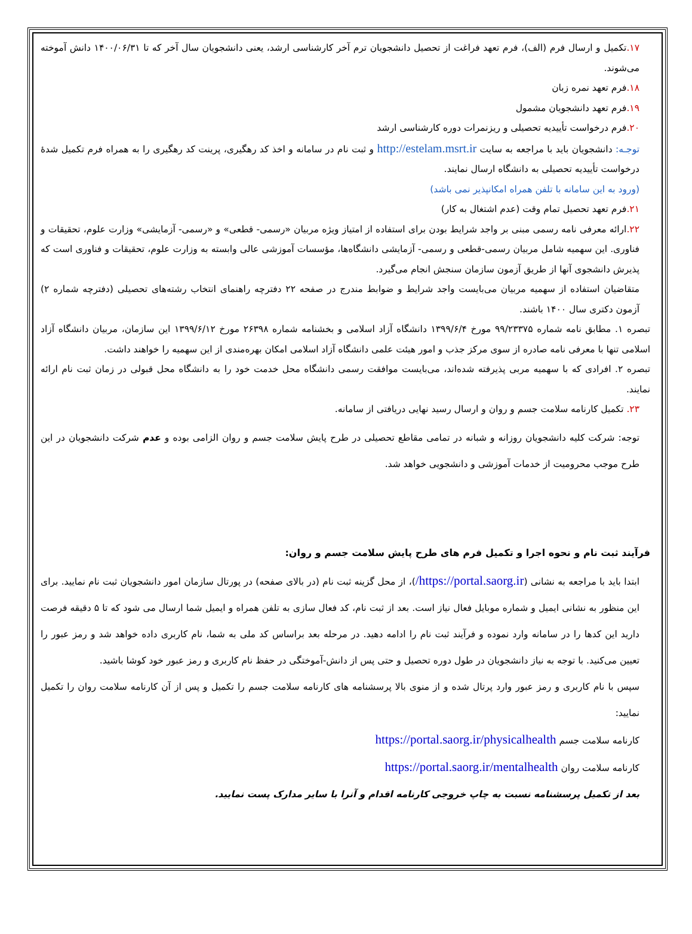۱۷. تکمیل و ارسال فرم (الف)، فرم تعهد فراغت از تحصیل دانشجویان ترم آخر کارشناسی ارشد، یعنی دانشجویان سال آخر که تا ۱۴۰۰/۰۶/۳۱ دانش آموخته می‌شوند.
۱۸. فرم تعهد نمره زبان
۱۹. فرم تعهد دانشجویان مشمول
۲۰. فرم درخواست تأییدیه تحصیلی و ریزنمرات دوره کارشناسی ارشد
توجـه: دانشجویان باید با مراجعه به سایت http://estelam.msrt.ir و ثبت نام در سامانه و اخذ کد رهگیری، پرینت کد رهگیری را به همراه فرم تکمیل شدهٔ درخواست تأییدیه تحصیلی به دانشگاه ارسال نمایند.
(ورود به این سامانه با تلفن همراه امکانپذیر نمی باشد)
۲۱. فرم تعهد تحصیل تمام وقت (عدم اشتغال به کار)
۲۲. ارائه معرفی نامه رسمی مبنی بر واجد شرایط بودن برای استفاده از امتیاز ویژه مربیان «رسمی- قطعی» و «رسمی- آزمایشی» وزارت علوم، تحقیقات و فناوری. این سهمیه شامل مربیان رسمی-قطعی و رسمی- آزمایشی دانشگاه‌ها، مؤسسات آموزشی عالی وابسته به وزارت علوم، تحقیقات و فناوری است که پذیرش دانشجوی آنها از طریق آزمون سازمان سنجش انجام می‌گیرد.
متقاضیان استفاده از سهمیه مربیان می‌بایست واجد شرایط و ضوابط مندرج در صفحه ۲۲ دفترچه راهنمای انتخاب رشته‌های تحصیلی (دفترچه شماره ۲) آزمون دکتری سال ۱۴۰۰ باشند.
تبصره ۱. مطابق نامه شماره ۹۹/۲۳۳۷۵ مورخ ۱۳۹۹/۶/۴ دانشگاه آزاد اسلامی و بخشنامه شماره ۲۶۳۹۸ مورخ ۱۳۹۹/۶/۱۲ این سازمان، مربیان دانشگاه آزاد اسلامی تنها با معرفی نامه صادره از سوی مرکز جذب و امور هیئت علمی دانشگاه آزاد اسلامی امکان بهره‌مندی از این سهمیه را خواهند داشت.
تبصره ۲. افرادی که با سهمیه مربی پذیرفته شده‌اند، می‌بایست موافقت رسمی دانشگاه محل خدمت خود را به دانشگاه محل قبولی در زمان ثبت نام ارائه نمایند.
۲۳. تکمیل کارنامه سلامت جسم و روان و ارسال رسید نهایی دریافتی از سامانه.
توجه: شرکت کلیه دانشجویان روزانه و شبانه در تمامی مقاطع تحصیلی در طرح پایش سلامت جسم و روان الزامی بوده و عدم شرکت دانشجویان در این طرح موجب محرومیت از خدمات آموزشی و دانشجویی خواهد شد.
فرآیند ثبت نام و نحوه اجرا و تکمیل فرم های طرح پایش سلامت جسم و روان:
ابتدا باید با مراجعه به نشانی (https://portal.saorg.ir/)، از محل گزینه ثبت نام (در بالای صفحه) در پورتال سازمان امور دانشجویان ثبت نام نمایید. برای این منظور به نشانی ایمیل و شماره موبایل فعال نیاز است. بعد از ثبت نام، کد فعال سازی به تلفن همراه و ایمیل شما ارسال می شود که تا ۵ دقیقه فرصت دارید این کدها را در سامانه وارد نموده و فرآیند ثبت نام را ادامه دهید. در مرحله بعد براساس کد ملی به شما، نام کاربری داده خواهد شد و رمز عبور را تعیین می‌کنید. با توجه به نیاز دانشجویان در طول دوره تحصیل و حتی پس از دانش-آموختگی در حفظ نام کاربری و رمز عبور خود کوشا باشید.
سپس با نام کاربری و رمز عبور وارد پرتال شده و از منوی بالا پرسشنامه های کارنامه سلامت جسم را تکمیل و پس از آن کارنامه سلامت روان را تکمیل نمایید:
کارنامه سلامت جسم https://portal.saorg.ir/physicalhealth
کارنامه سلامت روان https://portal.saorg.ir/mentalhealth
بعد از تکمیل پرسشنامه نسبت به چاپ خروجی کارنامه اقدام و آنرا با سایر مدارک پست نمایید.